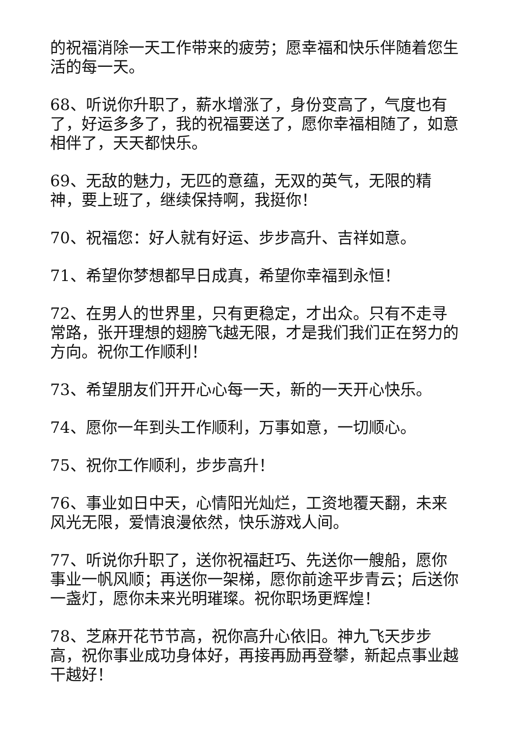的祝福消除一天工作带来的疲劳；愿幸福和快乐伴随着您生活的每一天。
68、听说你升职了，薪水增涨了，身份变高了，气度也有了，好运多多了，我的祝福要送了，愿你幸福相随了，如意相伴了，天天都快乐。
69、无敌的魅力，无匹的意蕴，无双的英气，无限的精神，要上班了，继续保持啊，我挺你！
70、祝福您：好人就有好运、步步高升、吉祥如意。
71、希望你梦想都早日成真，希望你幸福到永恒！
72、在男人的世界里，只有更稳定，才出众。只有不走寻常路，张开理想的翅膀飞越无限，才是我们我们正在努力的方向。祝你工作顺利！
73、希望朋友们开开心心每一天，新的一天开心快乐。
74、愿你一年到头工作顺利，万事如意，一切顺心。
75、祝你工作顺利，步步高升！
76、事业如日中天，心情阳光灿烂，工资地覆天翻，未来风光无限，爱情浪漫依然，快乐游戏人间。
77、听说你升职了，送你祝福赶巧、先送你一艘船，愿你事业一帆风顺；再送你一架梯，愿你前途平步青云；后送你一盏灯，愿你未来光明璀璨。祝你职场更辉煌！
78、芝麻开花节节高，祝你高升心依旧。神九飞天步步高，祝你事业成功身体好，再接再励再登攀，新起点事业越干越好！